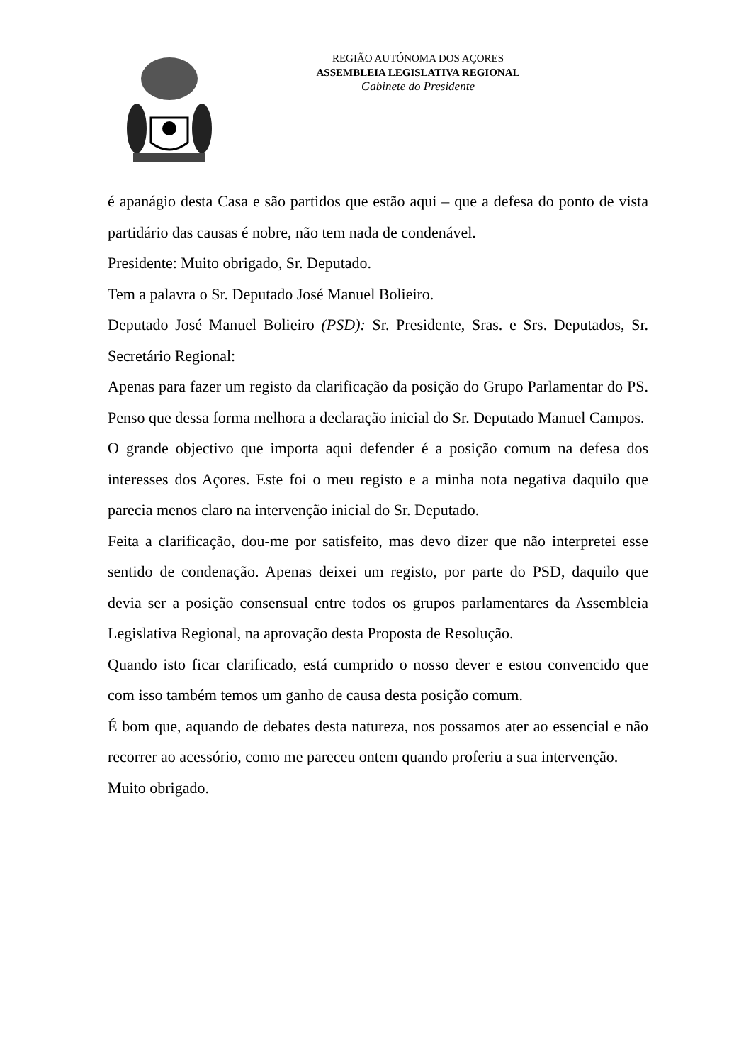REGIÃO AUTÓNOMA DOS AÇORES
ASSEMBLEIA LEGISLATIVA REGIONAL
Gabinete do Presidente
é apanágio desta Casa e são partidos que estão aqui – que a defesa do ponto de vista partidário das causas é nobre, não tem nada de condenável.
Presidente: Muito obrigado, Sr. Deputado.
Tem a palavra o Sr. Deputado José Manuel Bolieiro.
Deputado José Manuel Bolieiro (PSD): Sr. Presidente, Sras. e Srs. Deputados, Sr. Secretário Regional:
Apenas para fazer um registo da clarificação da posição do Grupo Parlamentar do PS. Penso que dessa forma melhora a declaração inicial do Sr. Deputado Manuel Campos.
O grande objectivo que importa aqui defender é a posição comum na defesa dos interesses dos Açores. Este foi o meu registo e a minha nota negativa daquilo que parecia menos claro na intervenção inicial do Sr. Deputado.
Feita a clarificação, dou-me por satisfeito, mas devo dizer que não interpretei esse sentido de condenação. Apenas deixei um registo, por parte do PSD, daquilo que devia ser a posição consensual entre todos os grupos parlamentares da Assembleia Legislativa Regional, na aprovação desta Proposta de Resolução.
Quando isto ficar clarificado, está cumprido o nosso dever e estou convencido que com isso também temos um ganho de causa desta posição comum.
É bom que, aquando de debates desta natureza, nos possamos ater ao essencial e não recorrer ao acessório, como me pareceu ontem quando proferiu a sua intervenção.
Muito obrigado.